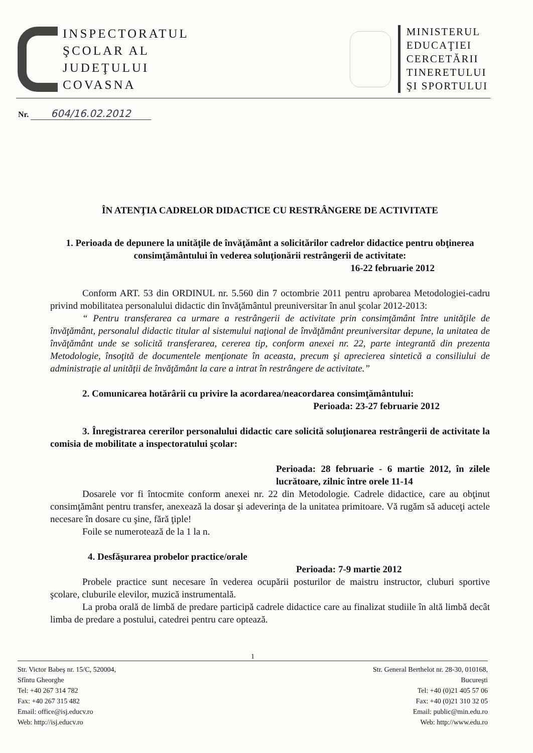INSPECTORATUL
ŞCOLAR AL
JUDEŢULUI
COVASNA
MINISTERUL
EDUCAŢIEI
CERCETĂRII
TINERETULUI
ŞI SPORTULUI
Nr. 604/16.02.2012
ÎN ATENŢIA CADRELOR DIDACTICE CU RESTRÂNGERE DE ACTIVITATE
1. Perioada de depunere la unităţile de învăţământ a solicitărilor cadrelor didactice pentru obţinerea consimţământului în vederea soluţionării restrângerii de activitate:
16-22 februarie 2012
Conform ART. 53 din ORDINUL nr. 5.560 din 7 octombrie 2011 pentru aprobarea Metodologiei-cadru privind mobilitatea personalului didactic din învăţământul preuniversitar în anul şcolar 2012-2013:
“ Pentru transferarea ca urmare a restrângerii de activitate prin consimţământ între unităţile de învăţământ, personalul didactic titular al sistemului naţional de învăţământ preuniversitar depune, la unitatea de învăţământ unde se solicită transferarea, cererea tip, conform anexei nr. 22, parte integrantă din prezenta Metodologie, însoţită de documentele menţionate în aceasta, precum şi aprecierea sintetică a consiliului de administraţie al unităţii de învăţământ la care a intrat în restrângere de activitate.”
2. Comunicarea hotărârii cu privire la acordarea/neacordarea consimţământului:
Perioada: 23-27 februarie 2012
3. Înregistrarea cererilor personalului didactic care solicită soluţionarea restrângerii de activitate la comisia de mobilitate a inspectoratului şcolar:
Perioada: 28 februarie - 6 martie 2012, în zilele lucrătoare, zilnic între orele 11-14
Dosarele vor fi întocmite conform anexei nr. 22 din Metodologie. Cadrele didactice, care au obţinut consimţământ pentru transfer, anexează la dosar şi adeverinţa de la unitatea primitoare. Vă rugăm să aduceţi actele necesare în dosare cu şine, fără ţiple!
Foile se numerotează de la 1 la n.
4. Desfăşurarea probelor practice/orale
Perioada: 7-9 martie 2012
Probele practice sunt necesare în vederea ocupării posturilor de maistru instructor, cluburi sportive şcolare, cluburile elevilor, muzică instrumentală.
La proba orală de limbă de predare participă cadrele didactice care au finalizat studiile în altă limbă decât limba de predare a postului, catedrei pentru care optează.
1
Str. Victor Babeş nr. 15/C, 520004,
Sfîntu Gheorghe
Tel: +40 267 314 782
Fax: +40 267 315 482
Email: office@isj.educv.ro
Web: http://isj.educv.ro
Str. General Berthelot nr. 28-30, 010168,
Bucureşti
Tel: +40 (0)21 405 57 06
Fax: +40 (0)21 310 32 05
Email: public@min.edu.ro
Web: http://www.edu.ro